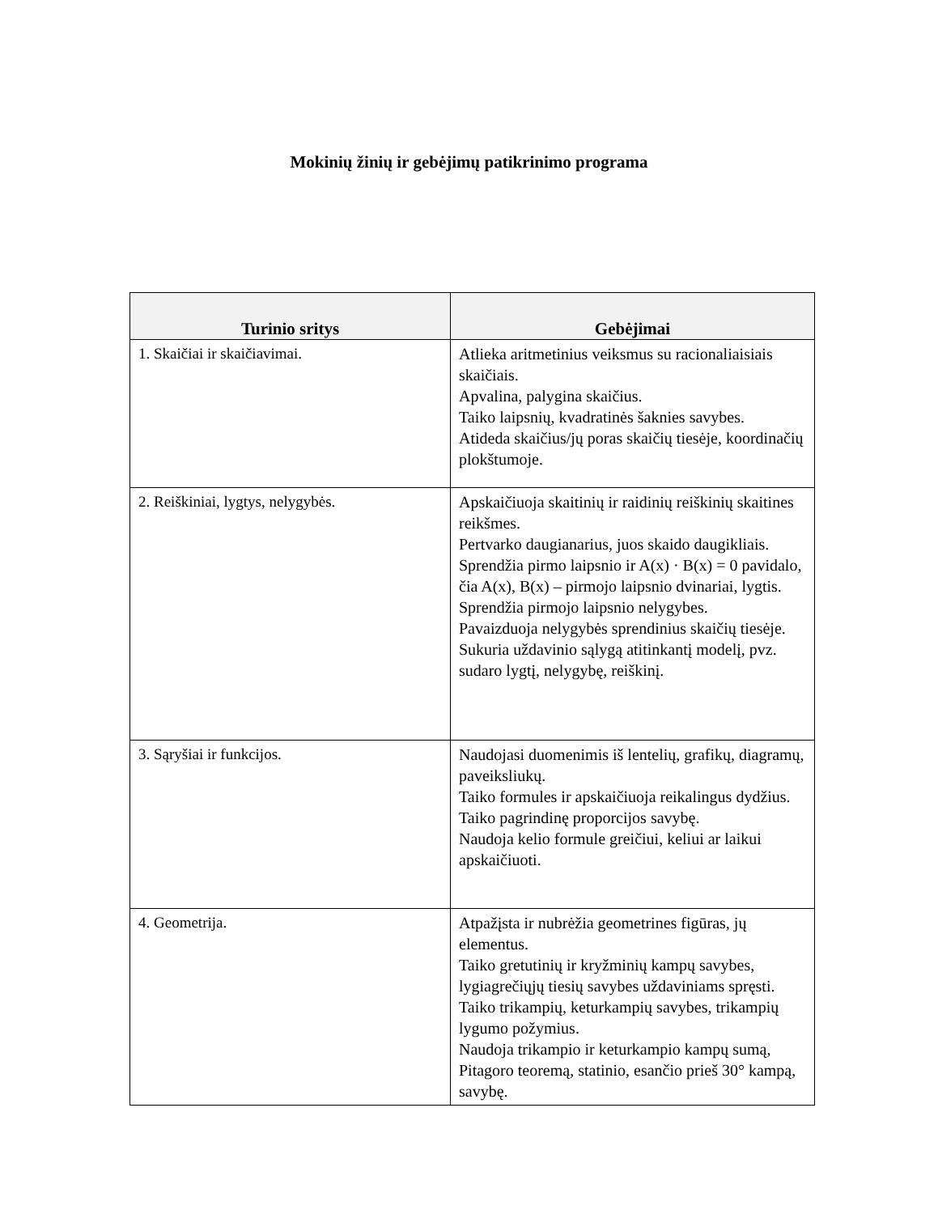Mokinių žinių ir gebėjimų patikrinimo programa
| Turinio sritys | Gebėjimai |
| --- | --- |
| 1. Skaičiai ir skaičiavimai. | Atlieka aritmetinius veiksmus su racionaliaisiais skaičiais. Apvalina, palygina skaičius. Taiko laipsnių, kvadratinės šaknies savybes. Atideda skaičius/jų poras skaičių tiesėje, koordinačių plokštumoje. |
| 2. Reiškiniai, lygtys, nelygybės. | Apskaičiuoja skaitinių ir raidinių reiškinių skaitines reikšmes. Pertvarko daugianarius, juos skaido daugikliais. Sprendžia pirmo laipsnio ir A(x) · B(x) = 0 pavidalo, čia A(x), B(x) – pirmojo laipsnio dvinariai, lygtis. Sprendžia pirmojo laipsnio nelygybes. Pavaizduoja nelygybės sprendinius skaičių tiesėje. Sukuria uždavinio sąlygą atitinkantį modelį, pvz. sudaro lygtį, nelygybę, reiškinį. |
| 3. Sąryšiai ir funkcijos. | Naudojasi duomenimis iš lentelių, grafikų, diagramų, paveiksliukų. Taiko formules ir apskaičiuoja reikalingus dydžius. Taiko pagrindinę proporcijos savybę. Naudoja kelio formule greičiui, keliui ar laikui apskaičiuoti. |
| 4. Geometrija. | Atpažįsta ir nubrėžia geometrines figūras, jų elementus. Taiko gretutinių ir kryžminių kampų savybes, lygiagrečiųjų tiesių savybes uždaviniams spręsti. Taiko trikampių, keturkampių savybes, trikampių lygumo požymius. Naudoja trikampio ir keturkampio kampų sumą, Pitagoro teoremą, statinio, esančio prieš 30° kampą, savybę. |